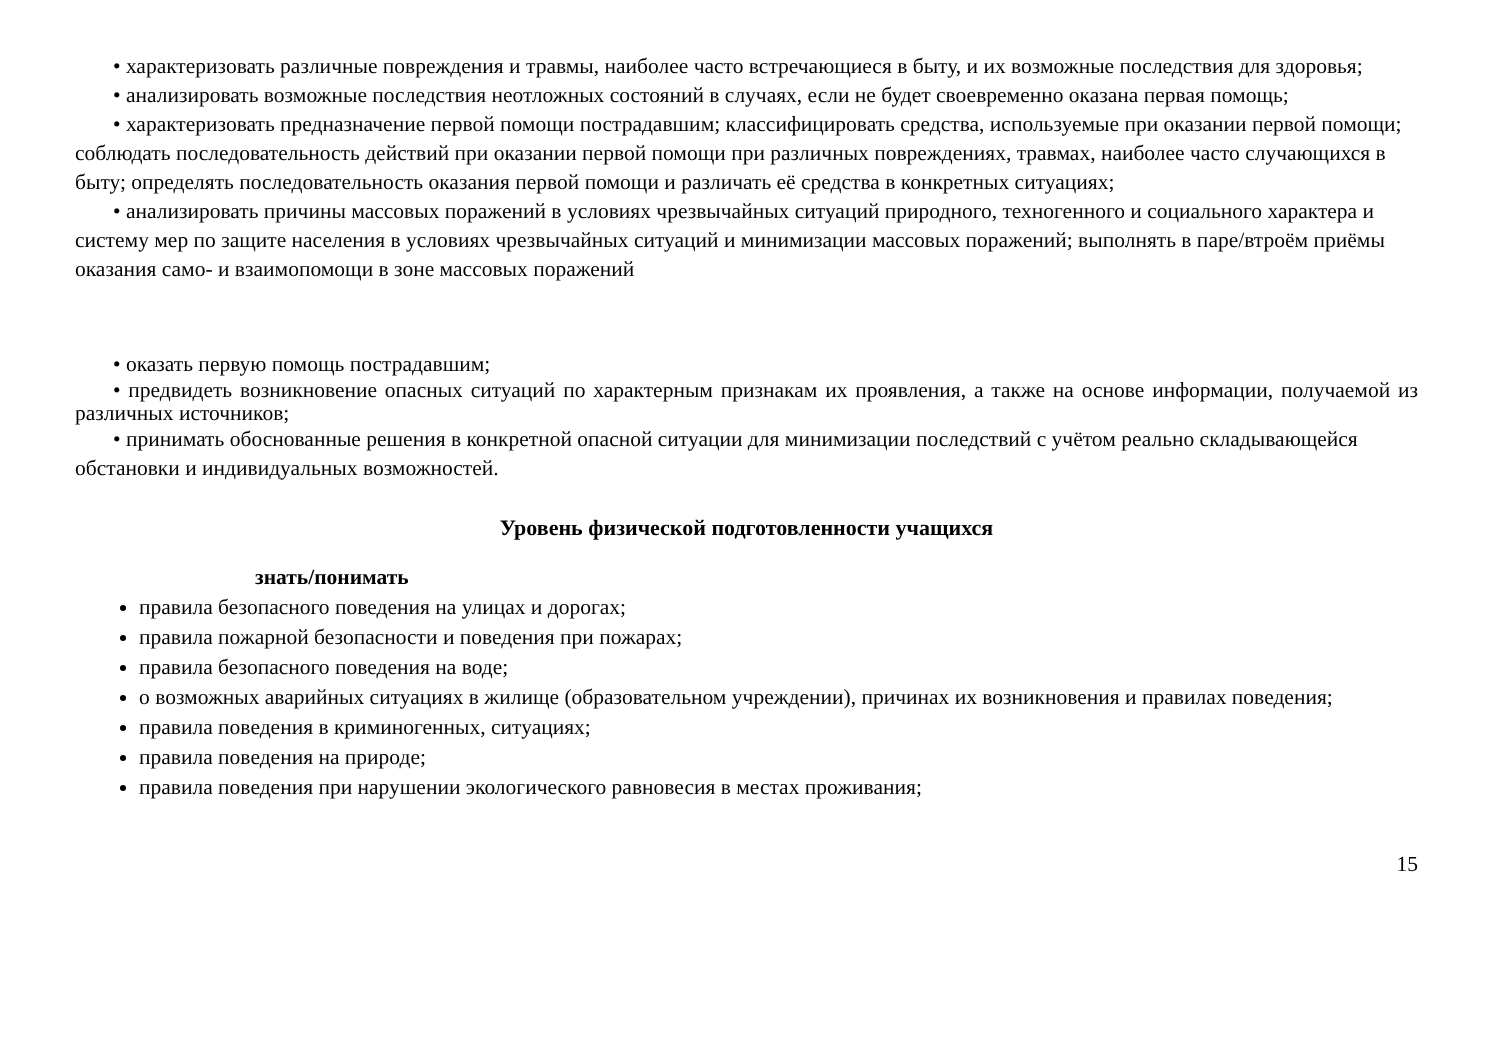• характеризовать различные повреждения и травмы, наиболее часто встречающиеся в быту, и их возможные последствия для здоровья;
• анализировать возможные последствия неотложных состояний в случаях, если не будет своевременно оказана первая помощь;
• характеризовать предназначение первой помощи пострадавшим; классифицировать средства, используемые при оказании первой помощи; соблюдать последовательность действий при оказании первой помощи при различных повреждениях, травмах, наиболее часто случающихся в быту; определять последовательность оказания первой помощи и различать её средства в конкретных ситуациях;
• анализировать причины массовых поражений в условиях чрезвычайных ситуаций природного, техногенного и социального характера и систему мер по защите населения в условиях чрезвычайных ситуаций и минимизации массовых поражений; выполнять в паре/втроём приёмы оказания само- и взаимопомощи в зоне массовых поражений
• оказать первую помощь пострадавшим;
• предвидеть возникновение опасных ситуаций по характерным признакам их проявления, а также на основе информации, получаемой из различных источников;
• принимать обоснованные решения в конкретной опасной ситуации для минимизации последствий с учётом реально складывающейся обстановки и индивидуальных возможностей.
Уровень физической подготовленности учащихся
знать/понимать
правила безопасного поведения на улицах и дорогах;
правила пожарной безопасности и поведения при пожарах;
правила безопасного поведения на воде;
о возможных аварийных ситуациях в жилище (образовательном учреждении), причинах их возникновения и правилах поведения;
правила поведения в криминогенных, ситуациях;
правила поведения на природе;
правила поведения при нарушении экологического равновесия в местах проживания;
15